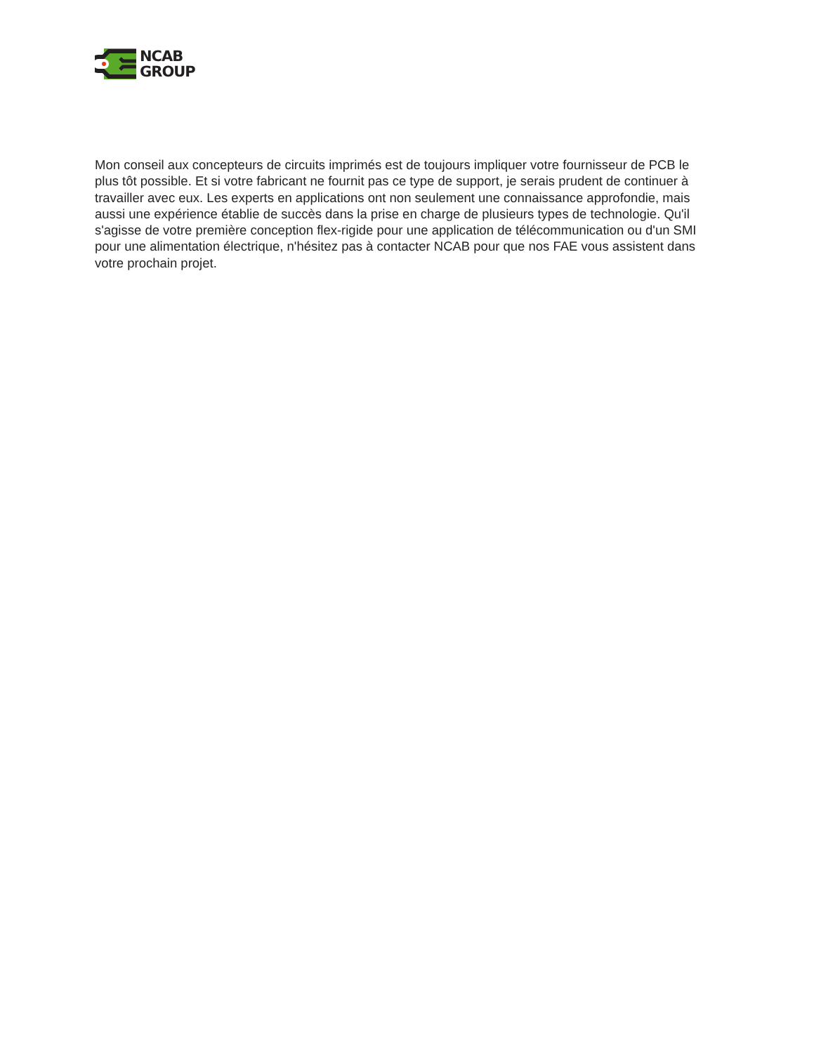NCAB
GROUP
Mon conseil aux concepteurs de circuits imprimés est de toujours impliquer votre fournisseur de PCB le plus tôt possible. Et si votre fabricant ne fournit pas ce type de support, je serais prudent de continuer à travailler avec eux. Les experts en applications ont non seulement une connaissance approfondie, mais aussi une expérience établie de succès dans la prise en charge de plusieurs types de technologie. Qu'il s'agisse de votre première conception flex-rigide pour une application de télécommunication ou d'un SMI pour une alimentation électrique, n'hésitez pas à contacter NCAB pour que nos FAE vous assistent dans votre prochain projet.